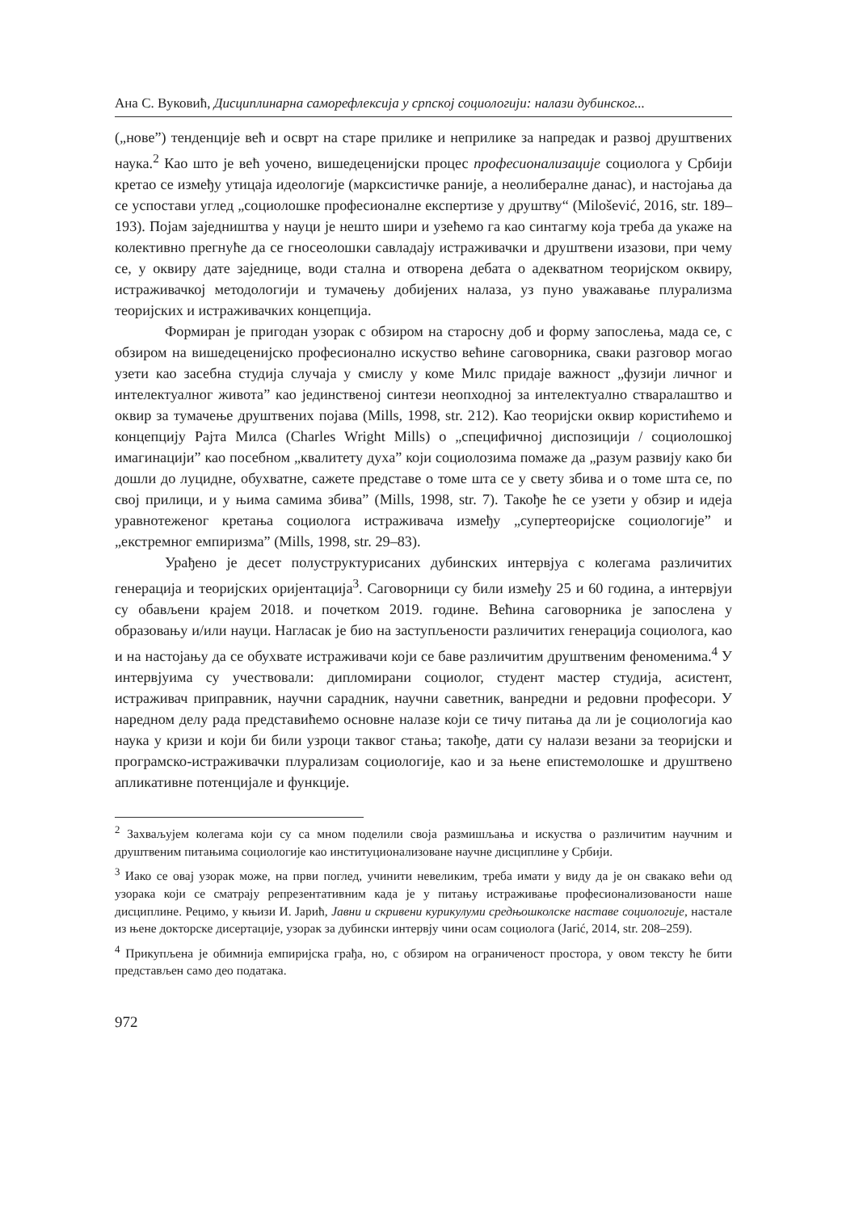Ана С. Вуковић, Дисциплинарна саморефлексија у српској социологији: налази дубинског...
(„нове”) тенденције већ и осврт на старе прилике и неприлике за напредак и развој друштвених наука.<sup>2</sup> Као што је већ уочено, вишедеценијски процес професионализације социолога у Србији кретао се између утицаја идеологије (марксистичке раније, а неолибералне данас), и настојања да се успостави углед „социолошке професионалне експертизе у друштву“ (Milošević, 2016, str. 189–193). Појам заједништва у науци је нешто шири и узећемо га као синтагму која треба да укаже на колективно прегнуће да се гносеолошки савладају истраживачки и друштвени изазови, при чему се, у оквиру дате заједнице, води стална и отворена дебата о адекватном теоријском оквиру, истраживачкој методологији и тумачењу добијених налаза, уз пуно уважавање плурализма теоријских и истраживачких концепција.
Формиран је пригодан узорак с обзиром на старосну доб и форму запослења, мада се, с обзиром на вишедеценијско професионално искуство већине саговорника, сваки разговор могао узети као засебна студија случаја у смислу у коме Милс придаје важност „фузији личног и интелектуалног живота” као јединственој синтези неопходној за интелектуално стваралаштво и оквир за тумачење друштвених појава (Mills, 1998, str. 212). Као теоријски оквир користићемо и концепцију Рајта Милса (Charles Wright Mills) о „специфичној диспозицији / социолошкој имагинацији” као посебном „квалитету духа” који социолозима помаже да „разум развију како би дошли до луцидне, обухватне, сажете представе о томе шта се у свету збива и о томе шта се, по свој прилици, и у њима самима збива” (Mills, 1998, str. 7). Такође ће се узети у обзир и идеја уравнотеженог кретања социолога истраживача између „супертеоријске социологије” и „екстремног емпиризма” (Mills, 1998, str. 29–83).
Урађено је десет полуструктурисаних дубинских интервјуа с колегама различитих генерација и теоријских оријентација<sup>3</sup>. Саговорници су били између 25 и 60 година, а интервјуи су обављени крајем 2018. и почетком 2019. године. Већина саговорника је запослена у образовању и/или науци. Нагласак је био на заступљености различитих генерација социолога, као и на настојању да се обухвате истраживачи који се баве различитим друштвеним феноменима.<sup>4</sup> У интервјуима су учествовали: дипломирани социолог, студент мастер студија, асистент, истраживач приправник, научни сарадник, научни саветник, ванредни и редовни професори. У наредном делу рада представићемо основне налазе који се тичу питања да ли је социологија као наука у кризи и који би били узроци таквог стања; такође, дати су налази везани за теоријски и програмско-истраживачки плурализам социологије, као и за њене епистемолошке и друштвено апликативне потенцијале и функције.
<sup>2</sup> Захваљујем колегама који су са мном поделили своја размишљања и искуства о различитим научним и друштвеним питањима социологије као институционализоване научне дисциплине у Србији.
<sup>3</sup> Иако се овај узорак може, на први поглед, учинити невеликим, треба имати у виду да је он свакако већи од узорака који се сматрају репрезентативним када је у питању истраживање професионализованости наше дисциплине. Рецимо, у књизи И. Јарић, Јавни и скривени курикулуми средњошколске наставе социологије, настале из њене докторске дисертације, узорак за дубински интервју чини осам социолога (Jarić, 2014, str. 208–259).
<sup>4</sup> Прикупљена је обимнија емпиријска грађа, но, с обзиром на ограниченост простора, у овом тексту ће бити представљен само део података.
972